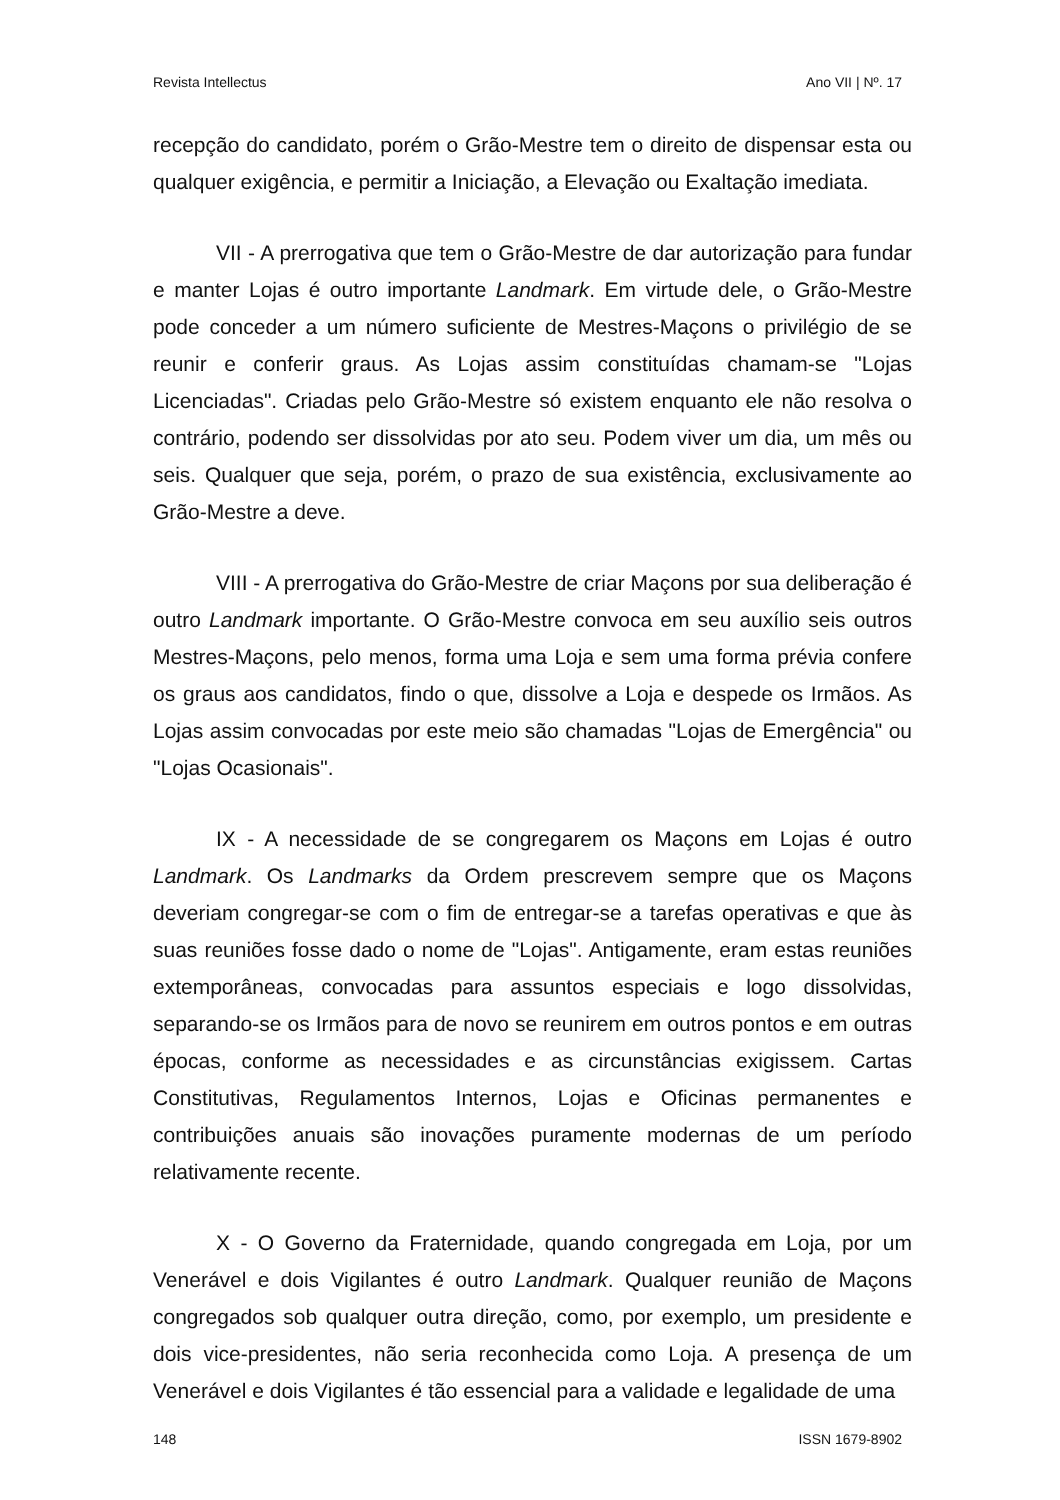Revista Intellectus Ano VII | Nº. 17
recepção do candidato, porém o Grão-Mestre tem o direito de dispensar esta ou qualquer exigência, e permitir a Iniciação, a Elevação ou Exaltação imediata.
VII - A prerrogativa que tem o Grão-Mestre de dar autorização para fundar e manter Lojas é outro importante Landmark. Em virtude dele, o Grão-Mestre pode conceder a um número suficiente de Mestres-Maçons o privilégio de se reunir e conferir graus. As Lojas assim constituídas chamam-se "Lojas Licenciadas". Criadas pelo Grão-Mestre só existem enquanto ele não resolva o contrário, podendo ser dissolvidas por ato seu. Podem viver um dia, um mês ou seis. Qualquer que seja, porém, o prazo de sua existência, exclusivamente ao Grão-Mestre a deve.
VIII - A prerrogativa do Grão-Mestre de criar Maçons por sua deliberação é outro Landmark importante. O Grão-Mestre convoca em seu auxílio seis outros Mestres-Maçons, pelo menos, forma uma Loja e sem uma forma prévia confere os graus aos candidatos, findo o que, dissolve a Loja e despede os Irmãos. As Lojas assim convocadas por este meio são chamadas "Lojas de Emergência" ou "Lojas Ocasionais".
IX - A necessidade de se congregarem os Maçons em Lojas é outro Landmark. Os Landmarks da Ordem prescrevem sempre que os Maçons deveriam congregar-se com o fim de entregar-se a tarefas operativas e que às suas reuniões fosse dado o nome de "Lojas". Antigamente, eram estas reuniões extemporâneas, convocadas para assuntos especiais e logo dissolvidas, separando-se os Irmãos para de novo se reunirem em outros pontos e em outras épocas, conforme as necessidades e as circunstâncias exigissem. Cartas Constitutivas, Regulamentos Internos, Lojas e Oficinas permanentes e contribuições anuais são inovações puramente modernas de um período relativamente recente.
X - O Governo da Fraternidade, quando congregada em Loja, por um Venerável e dois Vigilantes é outro Landmark. Qualquer reunião de Maçons congregados sob qualquer outra direção, como, por exemplo, um presidente e dois vice-presidentes, não seria reconhecida como Loja. A presença de um Venerável e dois Vigilantes é tão essencial para a validade e legalidade de uma
148 ISSN 1679-8902